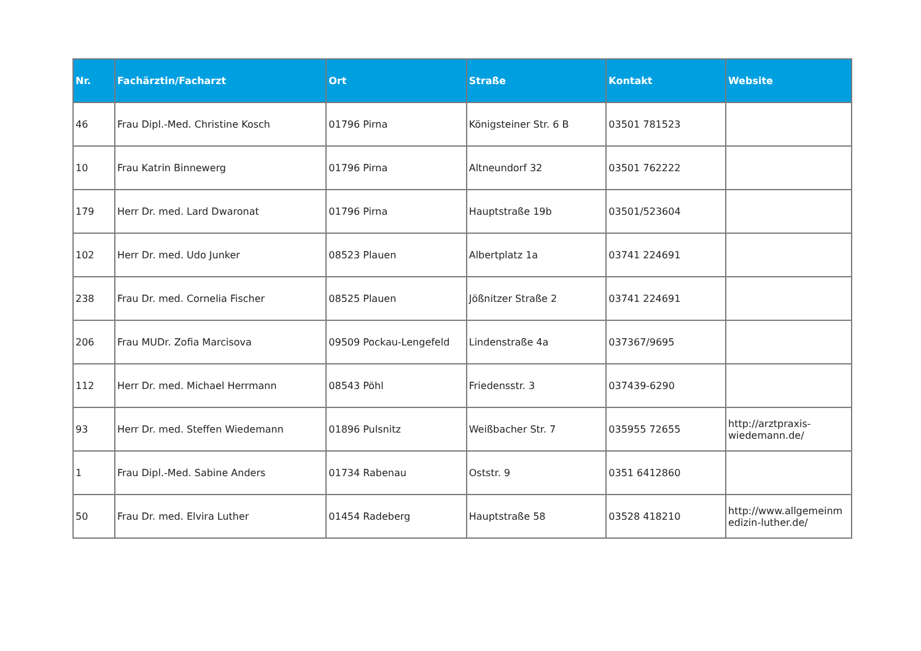| Nr. | Fachärztin/Facharzt | Ort | Straße | Kontakt | Website |
| --- | --- | --- | --- | --- | --- |
| 46 | Frau Dipl.-Med. Christine Kosch | 01796 Pirna | Königsteiner Str. 6 B | 03501 781523 | |
| 10 | Frau Katrin Binnewerg | 01796 Pirna | Altneundorf 32 | 03501 762222 | |
| 179 | Herr Dr. med. Lard Dwaronat | 01796 Pirna | Hauptstraße 19b | 03501/523604 | |
| 102 | Herr Dr. med. Udo Junker | 08523 Plauen | Albertplatz 1a | 03741 224691 | |
| 238 | Frau Dr. med. Cornelia Fischer | 08525 Plauen | Jößnitzer Straße 2 | 03741 224691 | |
| 206 | Frau MUDr. Zofia Marcisova | 09509 Pockau-Lengefeld | Lindenstraße 4a | 037367/9695 | |
| 112 | Herr Dr. med. Michael Herrmann | 08543 Pöhl | Friedensstr. 3 | 037439-6290 | |
| 93 | Herr Dr. med. Steffen Wiedemann | 01896 Pulsnitz | Weißbacher Str. 7 | 035955 72655 | http://arztpraxis- wiedemann.de/ |
| 1 | Frau Dipl.-Med. Sabine Anders | 01734 Rabenau | Oststr. 9 | 0351 6412860 | |
| 50 | Frau Dr. med. Elvira Luther | 01454 Radeberg | Hauptstraße 58 | 03528 418210 | http://www.allgemeinm edizin-luther.de/ |